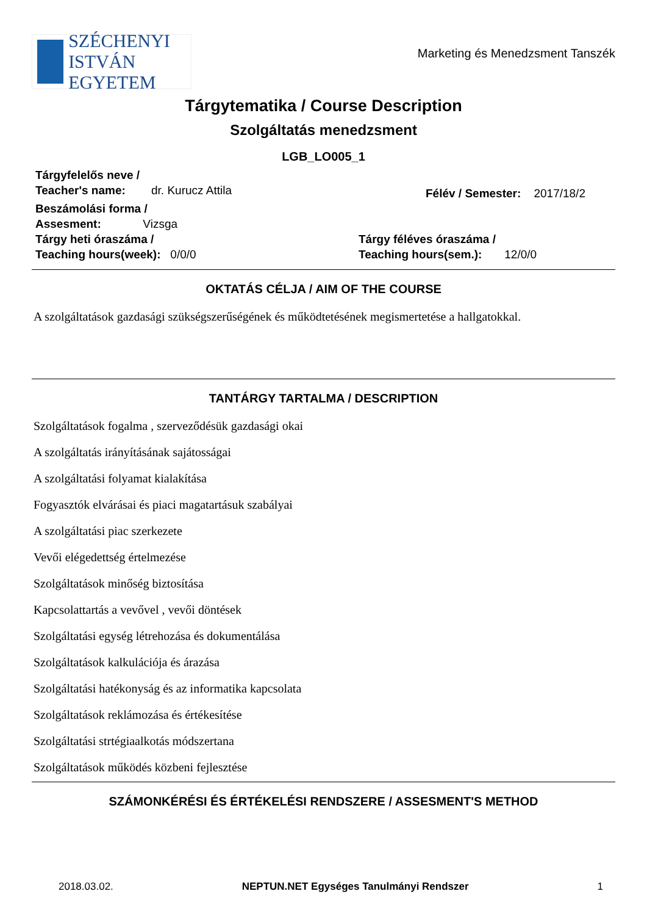SZÉCHENYI
ISTVÁN EGYETEM
Marketing és Menedzsment Tanszék
Tárgytematika / Course Description
Szolgáltatás menedzsment
LGB_LO005_1
Tárgyfelelős neve /
Teacher's name: dr. Kurucz Attila
Félév / Semester: 2017/18/2
Beszámolási forma /
Assesment: Vizsga
Tárgy heti óraszáma /
Teaching hours(week): 0/0/0
Tárgy féléves óraszáma /
Teaching hours(sem.): 12/0/0
OKTATÁS CÉLJA / AIM OF THE COURSE
A szolgáltatások gazdasági szükségszerűségének és működtetésének megismertetése a hallgatokkal.
TANTÁRGY TARTALMA / DESCRIPTION
Szolgáltatások fogalma , szerveződésük gazdasági okai
A szolgáltatás irányításának sajátosságai
A szolgáltatási folyamat kialakítása
Fogyasztók elvárásai és piaci magatartásuk szabályai
A szolgáltatási piac szerkezete
Vevői elégedettség értelmezése
Szolgáltatások minőség biztosítása
Kapcsolattartás a vevővel , vevői döntések
Szolgáltatási egység létrehozása és dokumentálása
Szolgáltatások kalkulációja és árazása
Szolgáltatási hatékonyság és az informatika kapcsolata
Szolgáltatások reklámozása és értékesítése
Szolgáltatási strtégiaalkotás módszertana
Szolgáltatások működés közbeni fejlesztése
SZÁMONKÉRÉSI ÉS ÉRTÉKELÉSI RENDSZERE / ASSESMENT'S METHOD
2018.03.02. NEPTUN.NET Egységes Tanulmányi Rendszer 1